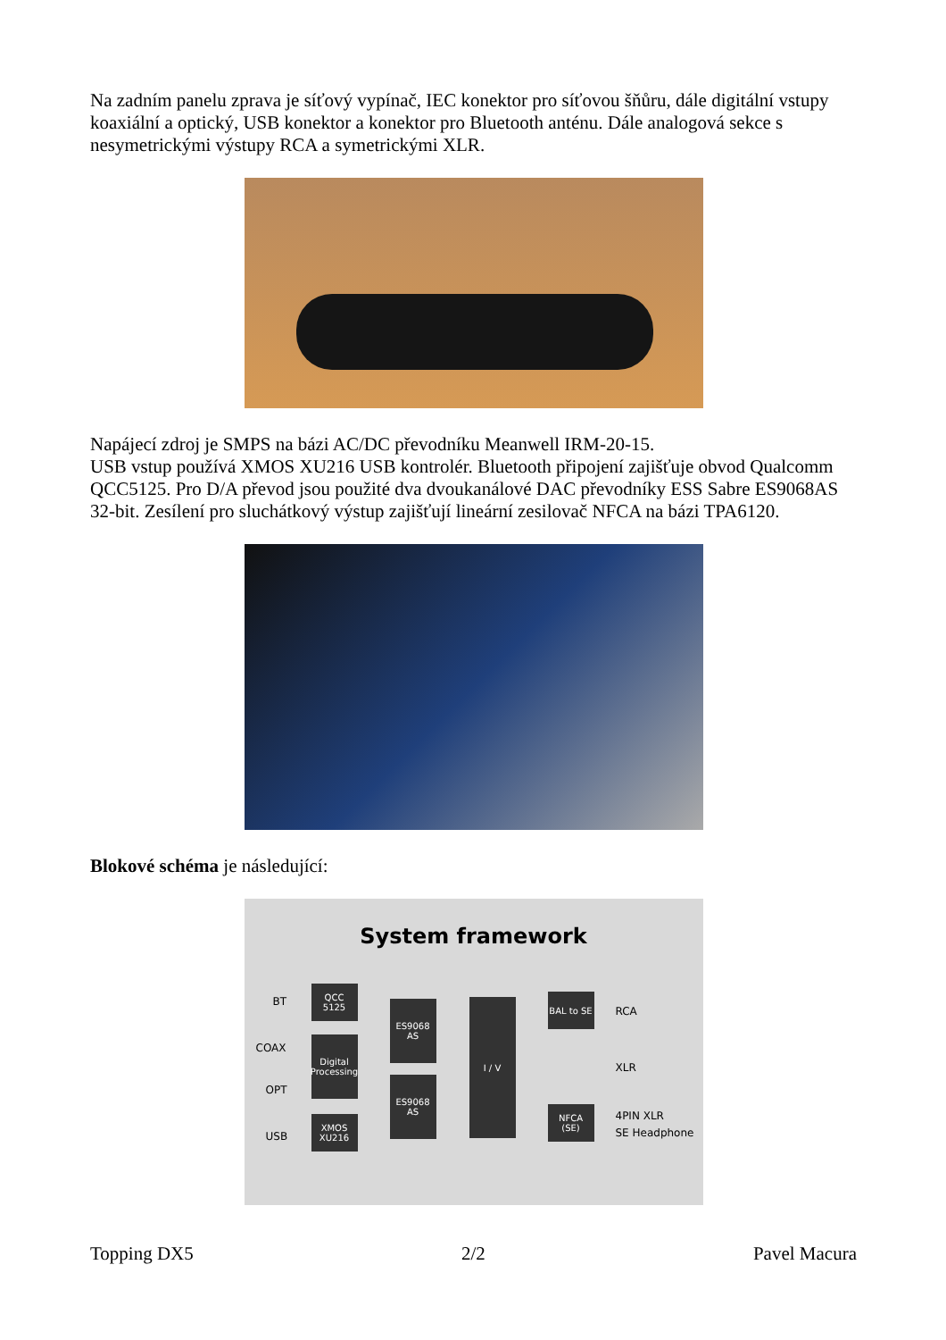Na zadním panelu zprava je síťový vypínač, IEC konektor pro síťovou šňůru, dále digitální vstupy koaxiální a optický, USB konektor a konektor pro Bluetooth anténu. Dále analogová sekce s nesymetrickými výstupy RCA a symetrickými XLR.
Napájecí zdroj je SMPS na bázi AC/DC převodníku Meanwell IRM-20-15.
USB vstup používá XMOS XU216 USB kontrolér. Bluetooth připojení zajišťuje obvod Qualcomm QCC5125. Pro D/A převod jsou použité dva dvoukanálové DAC převodníky ESS Sabre ES9068AS 32-bit. Zesílení pro sluchátkový výstup zajišťují lineární zesilovač NFCA na bázi TPA6120.
Blokové schéma je následující:
System framework
BT
COAX
OPT
USB
QCC
5125
Digital
Processing
XMOS
XU216
ES9068
AS
ES9068
AS
I / V
BAL to SE
NFCA
(SE)
RCA
XLR
4PIN XLR
SE Headphone
Topping DX5 2/2 Pavel Macura